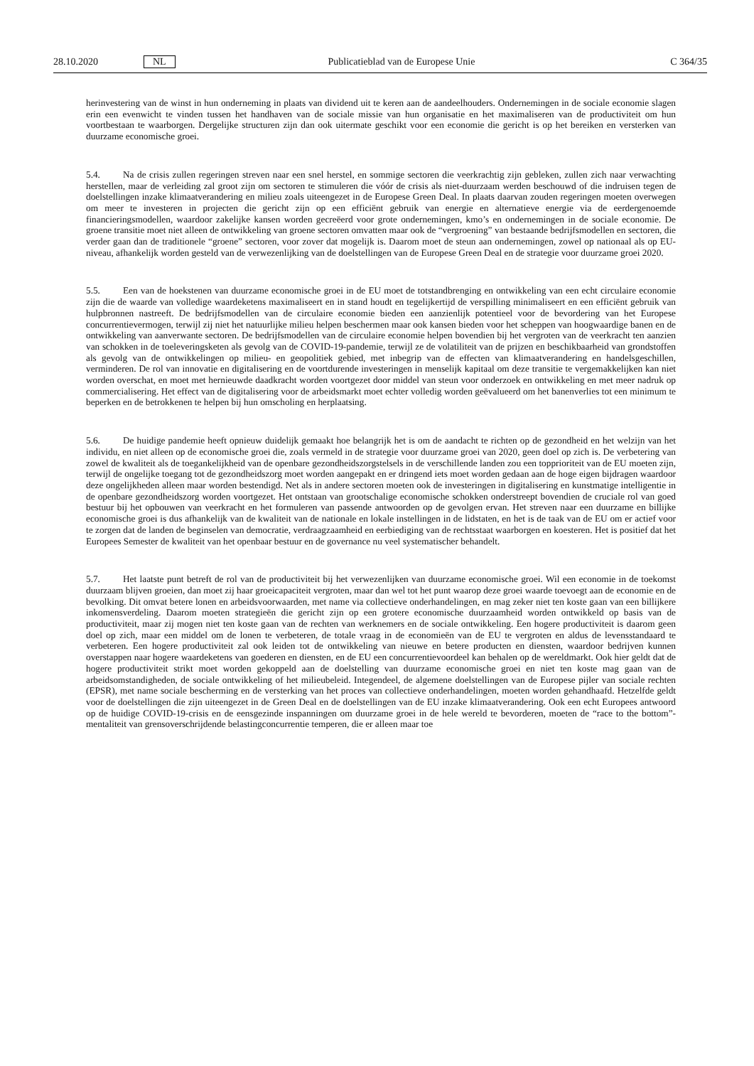28.10.2020 NL Publicatieblad van de Europese Unie C 364/35
herinvestering van de winst in hun onderneming in plaats van dividend uit te keren aan de aandeelhouders. Ondernemingen in de sociale economie slagen erin een evenwicht te vinden tussen het handhaven van de sociale missie van hun organisatie en het maximaliseren van de productiviteit om hun voortbestaan te waarborgen. Dergelijke structuren zijn dan ook uitermate geschikt voor een economie die gericht is op het bereiken en versterken van duurzame economische groei.
5.4. Na de crisis zullen regeringen streven naar een snel herstel, en sommige sectoren die veerkrachtig zijn gebleken, zullen zich naar verwachting herstellen, maar de verleiding zal groot zijn om sectoren te stimuleren die vóór de crisis als niet-duurzaam werden beschouwd of die indruisen tegen de doelstellingen inzake klimaatverandering en milieu zoals uiteengezet in de Europese Green Deal. In plaats daarvan zouden regeringen moeten overwegen om meer te investeren in projecten die gericht zijn op een efficiënt gebruik van energie en alternatieve energie via de eerdergenoemde financieringsmodellen, waardoor zakelijke kansen worden gecreëerd voor grote ondernemingen, kmo’s en ondernemingen in de sociale economie. De groene transitie moet niet alleen de ontwikkeling van groene sectoren omvatten maar ook de “vergroening” van bestaande bedrijfsmodellen en sectoren, die verder gaan dan de traditionele “groene” sectoren, voor zover dat mogelijk is. Daarom moet de steun aan ondernemingen, zowel op nationaal als op EU-niveau, afhankelijk worden gesteld van de verwezenlijking van de doelstellingen van de Europese Green Deal en de strategie voor duurzame groei 2020.
5.5. Een van de hoekstenen van duurzame economische groei in de EU moet de totstandbrenging en ontwikkeling van een echt circulaire economie zijn die de waarde van volledige waardeketens maximaliseert en in stand houdt en tegelijkertijd de verspilling minimaliseert en een efficiënt gebruik van hulpbronnen nastreeft. De bedrijfsmodellen van de circulaire economie bieden een aanzienlijk potentieel voor de bevordering van het Europese concurrentievermogen, terwijl zij niet het natuurlijke milieu helpen beschermen maar ook kansen bieden voor het scheppen van hoogwaardige banen en de ontwikkeling van aanverwante sectoren. De bedrijfsmodellen van de circulaire economie helpen bovendien bij het vergroten van de veerkracht ten aanzien van schokken in de toeleveringsketen als gevolg van de COVID-19-pandemie, terwijl ze de volatiliteit van de prijzen en beschikbaarheid van grondstoffen als gevolg van de ontwikkelingen op milieu- en geopolitiek gebied, met inbegrip van de effecten van klimaatverandering en handelsgeschillen, verminderen. De rol van innovatie en digitalisering en de voortdurende investeringen in menselijk kapitaal om deze transitie te vergemakkelijken kan niet worden overschat, en moet met hernieuwde daadkracht worden voortgezet door middel van steun voor onderzoek en ontwikkeling en met meer nadruk op commercialisering. Het effect van de digitalisering voor de arbeidsmarkt moet echter volledig worden geëvalueerd om het banenverlies tot een minimum te beperken en de betrokkenen te helpen bij hun omscholing en herplaatsing.
5.6. De huidige pandemie heeft opnieuw duidelijk gemaakt hoe belangrijk het is om de aandacht te richten op de gezondheid en het welzijn van het individu, en niet alleen op de economische groei die, zoals vermeld in de strategie voor duurzame groei van 2020, geen doel op zich is. De verbetering van zowel de kwaliteit als de toegankelijkheid van de openbare gezondheidszorgstelsels in de verschillende landen zou een topprioriteit van de EU moeten zijn, terwijl de ongelijke toegang tot de gezondheidszorg moet worden aangepakt en er dringend iets moet worden gedaan aan de hoge eigen bijdragen waardoor deze ongelijkheden alleen maar worden bestendigd. Net als in andere sectoren moeten ook de investeringen in digitalisering en kunstmatige intelligentie in de openbare gezondheidszorg worden voortgezet. Het ontstaan van grootschalige economische schokken onderstreept bovendien de cruciale rol van goed bestuur bij het opbouwen van veerkracht en het formuleren van passende antwoorden op de gevolgen ervan. Het streven naar een duurzame en billijke economische groei is dus afhankelijk van de kwaliteit van de nationale en lokale instellingen in de lidstaten, en het is de taak van de EU om er actief voor te zorgen dat de landen de beginselen van democratie, verdraagzaamheid en eerbiediging van de rechtsstaat waarborgen en koesteren. Het is positief dat het Europees Semester de kwaliteit van het openbaar bestuur en de governance nu veel systematischer behandelt.
5.7. Het laatste punt betreft de rol van de productiviteit bij het verwezenlijken van duurzame economische groei. Wil een economie in de toekomst duurzaam blijven groeien, dan moet zij haar groeicapaciteit vergroten, maar dan wel tot het punt waarop deze groei waarde toevoegt aan de economie en de bevolking. Dit omvat betere lonen en arbeidsvoorwaarden, met name via collectieve onderhandelingen, en mag zeker niet ten koste gaan van een billijkere inkomensverdeling. Daarom moeten strategieën die gericht zijn op een grotere economische duurzaamheid worden ontwikkeld op basis van de productiviteit, maar zij mogen niet ten koste gaan van de rechten van werknemers en de sociale ontwikkeling. Een hogere productiviteit is daarom geen doel op zich, maar een middel om de lonen te verbeteren, de totale vraag in de economieën van de EU te vergroten en aldus de levensstandaard te verbeteren. Een hogere productiviteit zal ook leiden tot de ontwikkeling van nieuwe en betere producten en diensten, waardoor bedrijven kunnen overstappen naar hogere waardeketens van goederen en diensten, en de EU een concurrentievoordeel kan behalen op de wereldmarkt. Ook hier geldt dat de hogere productiviteit strikt moet worden gekoppeld aan de doelstelling van duurzame economische groei en niet ten koste mag gaan van de arbeidsomstandigheden, de sociale ontwikkeling of het milieubeleid. Integendeel, de algemene doelstellingen van de Europese pijler van sociale rechten (EPSR), met name sociale bescherming en de versterking van het proces van collectieve onderhandelingen, moeten worden gehandhaafd. Hetzelfde geldt voor de doelstellingen die zijn uiteengezet in de Green Deal en de doelstellingen van de EU inzake klimaatverandering. Ook een echt Europees antwoord op de huidige COVID-19-crisis en de eensgezinde inspanningen om duurzame groei in de hele wereld te bevorderen, moeten de “race to the bottom”-mentaliteit van grensoverschrijdende belastingconcurrentie temperen, die er alleen maar toe